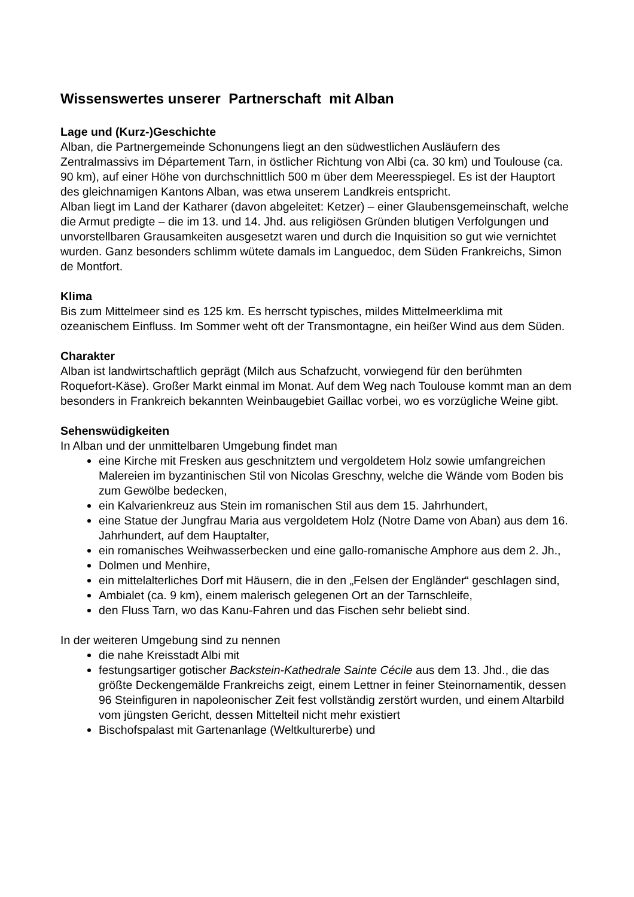Wissenswertes unserer Partnerschaft mit Alban
Lage und (Kurz-)Geschichte
Alban, die Partnergemeinde Schonungens liegt an den südwestlichen Ausläufern des Zentralmassivs im Département Tarn, in östlicher Richtung von Albi (ca. 30 km) und Toulouse (ca. 90 km), auf einer Höhe von durchschnittlich 500 m über dem Meeresspiegel. Es ist der Hauptort des gleichnamigen Kantons Alban, was etwa unserem Landkreis entspricht.
Alban liegt im Land der Katharer (davon abgeleitet: Ketzer) – einer Glaubensgemeinschaft, welche die Armut predigte – die im 13. und 14. Jhd. aus religiösen Gründen blutigen Verfolgungen und unvorstellbaren Grausamkeiten ausgesetzt waren und durch die Inquisition so gut wie vernichtet wurden. Ganz besonders schlimm wütete damals im Languedoc, dem Süden Frankreichs, Simon de Montfort.
Klima
Bis zum Mittelmeer sind es 125 km. Es herrscht typisches, mildes Mittelmeerklima mit ozeanischem Einfluss. Im Sommer weht oft der Transmontagne, ein heißer Wind aus dem Süden.
Charakter
Alban ist landwirtschaftlich geprägt (Milch aus Schafzucht, vorwiegend für den berühmten Roquefort-Käse). Großer Markt einmal im Monat. Auf dem Weg nach Toulouse kommt man an dem besonders in Frankreich bekannten Weinbaugebiet Gaillac vorbei, wo es vorzügliche Weine gibt.
Sehenswüdigkeiten
In Alban und der unmittelbaren Umgebung findet man
eine Kirche mit Fresken aus geschnitztem und vergoldetem Holz sowie umfangreichen Malereien im byzantinischen Stil von Nicolas Greschny, welche die Wände vom Boden bis zum Gewölbe bedecken,
ein Kalvarienkreuz aus Stein im romanischen Stil aus dem 15. Jahrhundert,
eine Statue der Jungfrau Maria aus vergoldetem Holz (Notre Dame von Aban) aus dem 16. Jahrhundert, auf dem Hauptalter,
ein romanisches Weihwasserbecken und eine gallo-romanische Amphore aus dem 2. Jh.,
Dolmen und Menhire,
ein mittelalterliches Dorf mit Häusern, die in den „Felsen der Engländer“ geschlagen sind,
Ambialet (ca. 9 km), einem malerisch gelegenen Ort an der Tarnschleife,
den Fluss Tarn, wo das Kanu-Fahren und das Fischen sehr beliebt sind.
In der weiteren Umgebung sind zu nennen
die nahe Kreisstadt Albi mit
festungsartiger gotischer Backstein-Kathedrale Sainte Cécile aus dem 13. Jhd., die das größte Deckengemälde Frankreichs zeigt, einem Lettner in feiner Steinornamentik, dessen 96 Steinfiguren in napoleonischer Zeit fest vollständig zerstört wurden, und einem Altarbild vom jüngsten Gericht, dessen Mittelteil nicht mehr existiert
Bischofspalast mit Gartenanlage (Weltkulturerbe) und